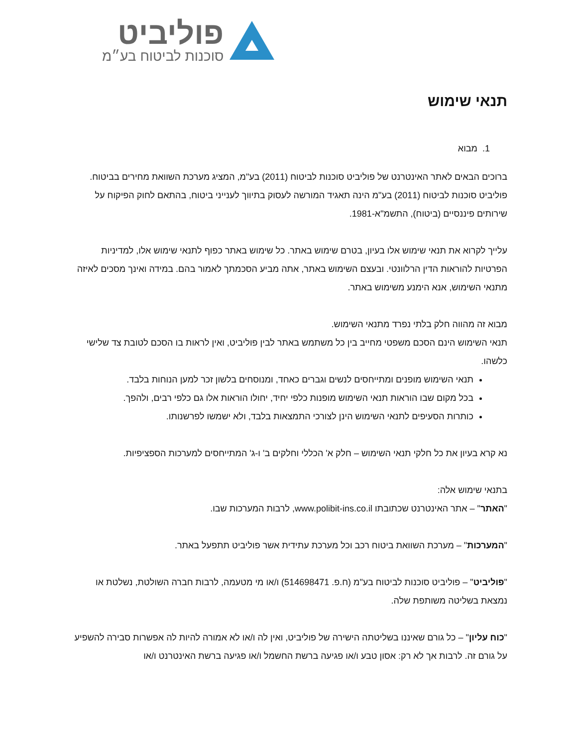פוליביט
סוכנות לביטוח בע״מ
תנאי שימוש
1. מבוא
ברוכים הבאים לאתר האינטרנט של פוליביט סוכנות לביטוח (2011) בע"מ, המציג מערכת השוואת מחירים בביטוח.
פוליביט סוכנות לביטוח (2011) בע"מ הינה תאגיד המורשה לעסוק בתיווך לענייני ביטוח, בהתאם לחוק הפיקוח על שירותים פיננסיים (ביטוח), התשמ"א-1981.
עלייך לקרוא את תנאי שימוש אלו בעיון, בטרם שימוש באתר. כל שימוש באתר כפוף לתנאי שימוש אלו, למדיניות הפרטיות להוראות הדין הרלוונטי. ובעצם השימוש באתר, אתה מביע הסכמתך לאמור בהם. במידה ואינך מסכים לאיזה מתנאי השימוש, אנא הימנע משימוש באתר.
מבוא זה מהווה חלק בלתי נפרד מתנאי השימוש.
תנאי השימוש הינם הסכם משפטי מחייב בין כל משתמש באתר לבין פוליביט, ואין לראות בו הסכם לטובת צד שלישי כלשהו.
תנאי השימוש מופנים ומתייחסים לנשים וגברים כאחד, ומנוסחים בלשון זכר למען הנוחות בלבד.
בכל מקום שבו הוראות תנאי השימוש מופנות כלפי יחיד, יחולו הוראות אלו גם כלפי רבים, ולהפך.
כותרות הסעיפים לתנאי השימוש הינן לצורכי התמצאות בלבד, ולא ישמשו לפרשנותו.
נא קרא בעיון את כל חלקי תנאי השימוש – חלק א' הכללי וחלקים ב' ו-ג' המתייחסים למערכות הספציפיות.
בתנאי שימוש אלה:
"האתר" – אתר האינטרנט שכתובתו www.polibit-ins.co.il, לרבות המערכות שבו.
"המערכות" – מערכת השוואת ביטוח רכב וכל מערכת עתידית אשר פוליביט תתפעל באתר.
"פוליביט" – פוליביט סוכנות לביטוח בע"מ (ח.פ. 514698471) ו/או מי מטעמה, לרבות חברה השולטת, נשלטת או נמצאת בשליטה משותפת שלה.
"כוח עליון" – כל גורם שאיננו בשליטתה הישירה של פוליביט, ואין לה ו/או לא אמורה להיות לה אפשרות סבירה להשפיע על גורם זה. לרבות אך לא רק: אסון טבע ו/או פגיעה ברשת החשמל ו/או פגיעה ברשת האינטרנט ו/או